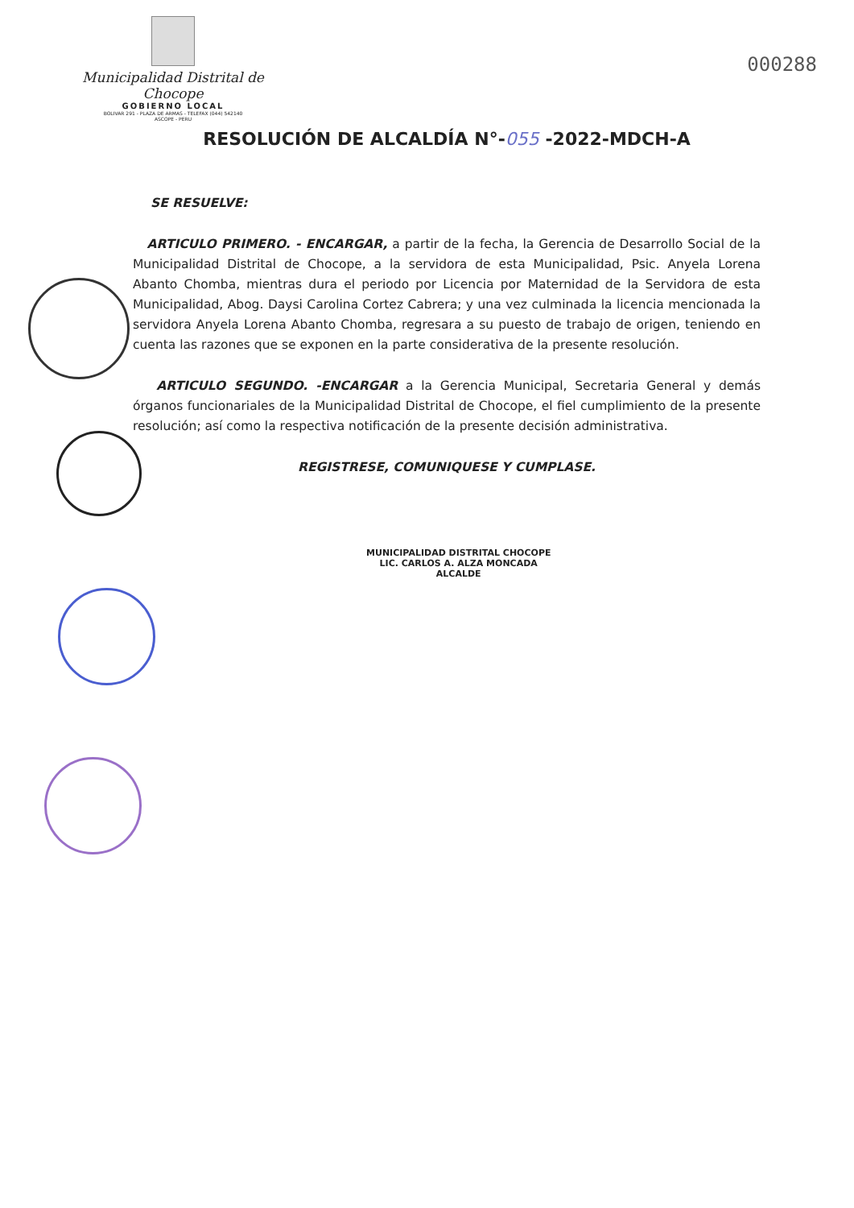Municipalidad Distrital de Chocope
GOBIERNO LOCAL
BOLIVAR 291 - PLAZA DE ARMAS - TELEFAX (044) 542140
ASCOPE - PERU
000288
RESOLUCIÓN DE ALCALDÍA N°-055 -2022-MDCH-A
SE RESUELVE:
ARTICULO PRIMERO. - ENCARGAR, a partir de la fecha, la Gerencia de Desarrollo Social de la Municipalidad Distrital de Chocope, a la servidora de esta Municipalidad, Psic. Anyela Lorena Abanto Chomba, mientras dura el periodo por Licencia por Maternidad de la Servidora de esta Municipalidad, Abog. Daysi Carolina Cortez Cabrera; y una vez culminada la licencia mencionada la servidora Anyela Lorena Abanto Chomba, regresara a su puesto de trabajo de origen, teniendo en cuenta las razones que se exponen en la parte considerativa de la presente resolución.
ARTICULO SEGUNDO. -ENCARGAR a la Gerencia Municipal, Secretaria General y demás órganos funcionariales de la Municipalidad Distrital de Chocope, el fiel cumplimiento de la presente resolución; así como la respectiva notificación de la presente decisión administrativa.
REGISTRESE, COMUNIQUESE Y CUMPLASE.
MUNICIPALIDAD DISTRITAL CHOCOPE
LIC. CARLOS A. ALZA MONCADA
ALCALDE